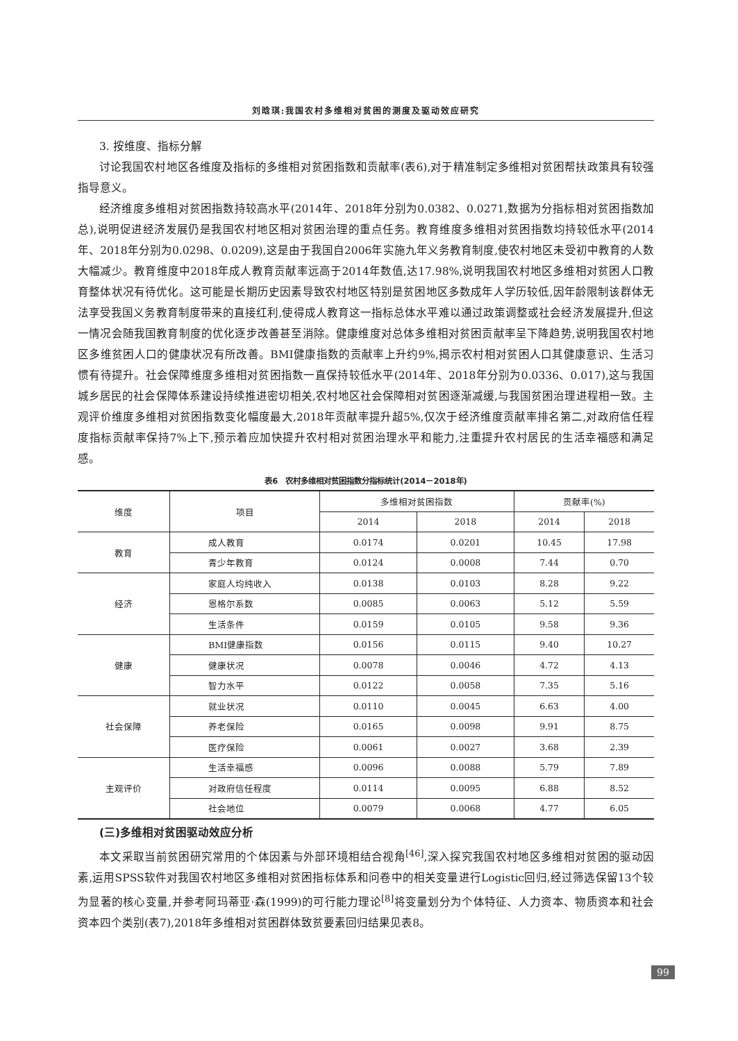刘晗琪:我国农村多维相对贫困的测度及驱动效应研究
3. 按维度、指标分解
讨论我国农村地区各维度及指标的多维相对贫困指数和贡献率(表6),对于精准制定多维相对贫困帮扶政策具有较强指导意义。
经济维度多维相对贫困指数持较高水平(2014年、2018年分别为0.0382、0.0271,数据为分指标相对贫困指数加总),说明促进经济发展仍是我国农村地区相对贫困治理的重点任务。教育维度多维相对贫困指数均持较低水平(2014年、2018年分别为0.0298、0.0209),这是由于我国自2006年实施九年义务教育制度,使农村地区未受初中教育的人数大幅减少。教育维度中2018年成人教育贡献率远高于2014年数值,达17.98%,说明我国农村地区多维相对贫困人口教育整体状况有待优化。这可能是长期历史因素导致农村地区特别是贫困地区多数成年人学历较低,因年龄限制该群体无法享受我国义务教育制度带来的直接红利,使得成人教育这一指标总体水平难以通过政策调整或社会经济发展提升,但这一情况会随我国教育制度的优化逐步改善甚至消除。健康维度对总体多维相对贫困贡献率呈下降趋势,说明我国农村地区多维贫困人口的健康状况有所改善。BMI健康指数的贡献率上升约9%,揭示农村相对贫困人口其健康意识、生活习惯有待提升。社会保障维度多维相对贫困指数一直保持较低水平(2014年、2018年分别为0.0336、0.017),这与我国城乡居民的社会保障体系建设持续推进密切相关,农村地区社会保障相对贫困逐渐减缓,与我国贫困治理进程相一致。主观评价维度多维相对贫困指数变化幅度最大,2018年贡献率提升超5%,仅次于经济维度贡献率排名第二,对政府信任程度指标贡献率保持7%上下,预示着应加快提升农村相对贫困治理水平和能力,注重提升农村居民的生活幸福感和满足感。
表6　农村多维相对贫困指数分指标统计(2014－2018年)
| 维度 | 项目 | 多维相对贫困指数 | | 贡献率(%) | |
| --- | --- | --- | --- | --- | --- |
| | | 2014 | 2018 | 2014 | 2018 |
| 教育 | 成人教育 | 0.0174 | 0.0201 | 10.45 | 17.98 |
| | 青少年教育 | 0.0124 | 0.0008 | 7.44 | 0.70 |
| 经济 | 家庭人均纯收入 | 0.0138 | 0.0103 | 8.28 | 9.22 |
| | 恩格尔系数 | 0.0085 | 0.0063 | 5.12 | 5.59 |
| | 生活条件 | 0.0159 | 0.0105 | 9.58 | 9.36 |
| 健康 | BMI健康指数 | 0.0156 | 0.0115 | 9.40 | 10.27 |
| | 健康状况 | 0.0078 | 0.0046 | 4.72 | 4.13 |
| | 智力水平 | 0.0122 | 0.0058 | 7.35 | 5.16 |
| 社会保障 | 就业状况 | 0.0110 | 0.0045 | 6.63 | 4.00 |
| | 养老保险 | 0.0165 | 0.0098 | 9.91 | 8.75 |
| | 医疗保险 | 0.0061 | 0.0027 | 3.68 | 2.39 |
| 主观评价 | 生活幸福感 | 0.0096 | 0.0088 | 5.79 | 7.89 |
| | 对政府信任程度 | 0.0114 | 0.0095 | 6.88 | 8.52 |
| | 社会地位 | 0.0079 | 0.0068 | 4.77 | 6.05 |
(三)多维相对贫困驱动效应分析
本文采取当前贫困研究常用的个体因素与外部环境相结合视角<sup>[46]</sup>,深入探究我国农村地区多维相对贫困的驱动因素,运用SPSS软件对我国农村地区多维相对贫困指标体系和问卷中的相关变量进行Logistic回归,经过筛选保留13个较为显著的核心变量,并参考阿玛蒂亚·森(1999)的可行能力理论<sup>[8]</sup>将变量划分为个体特征、人力资本、物质资本和社会资本四个类别(表7),2018年多维相对贫困群体致贫要素回归结果见表8。
99